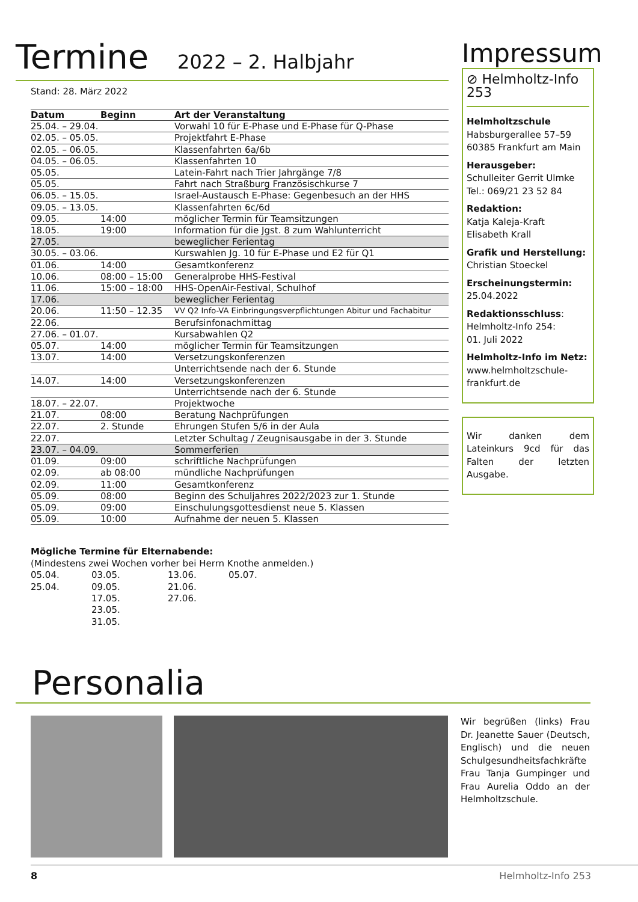Termine 2022 – 2. Halbjahr
Stand: 28. März 2022
| Datum | Beginn | Art der Veranstaltung |
| --- | --- | --- |
| 25.04. – 29.04. | | Vorwahl 10 für E-Phase und E-Phase für Q-Phase |
| 02.05. – 05.05. | | Projektfahrt E-Phase |
| 02.05. – 06.05. | | Klassenfahrten 6a/6b |
| 04.05. – 06.05. | | Klassenfahrten 10 |
| 05.05. | | Latein-Fahrt nach Trier Jahrgänge 7/8 |
| 05.05. | | Fahrt nach Straßburg Französischkurse 7 |
| 06.05. – 15.05. | | Israel-Austausch E-Phase: Gegenbesuch an der HHS |
| 09.05. – 13.05. | | Klassenfahrten 6c/6d |
| 09.05. | 14:00 | möglicher Termin für Teamsitzungen |
| 18.05. | 19:00 | Information für die Jgst. 8 zum Wahlunterricht |
| 27.05. | | beweglicher Ferientag |
| 30.05. – 03.06. | | Kurswahlen Jg. 10 für E-Phase und E2 für Q1 |
| 01.06. | 14:00 | Gesamtkonferenz |
| 10.06. | 08:00 – 15:00 | Generalprobe HHS-Festival |
| 11.06. | 15:00 – 18:00 | HHS-OpenAir-Festival, Schulhof |
| 17.06. | | beweglicher Ferientag |
| 20.06. | 11:50 – 12.35 | VV Q2 Info-VA Einbringungsverpflichtungen Abitur und Fachabitur |
| 22.06. | | Berufsinfonachmittag |
| 27.06. – 01.07. | | Kursabwahlen Q2 |
| 05.07. | 14:00 | möglicher Termin für Teamsitzungen |
| 13.07. | 14:00 | Versetzungskonferenzen |
| | | Unterrichtsende nach der 6. Stunde |
| 14.07. | 14:00 | Versetzungskonferenzen |
| | | Unterrichtsende nach der 6. Stunde |
| 18.07. – 22.07. | | Projektwoche |
| 21.07. | 08:00 | Beratung Nachprüfungen |
| 22.07. | 2. Stunde | Ehrungen Stufen 5/6 in der Aula |
| 22.07. | | Letzter Schultag / Zeugnisausgabe in der 3. Stunde |
| 23.07. – 04.09. | | Sommerferien |
| 01.09. | 09:00 | schriftliche Nachprüfungen |
| 02.09. | ab 08:00 | mündliche Nachprüfungen |
| 02.09. | 11:00 | Gesamtkonferenz |
| 05.09. | 08:00 | Beginn des Schuljahres 2022/2023 zur 1. Stunde |
| 05.09. | 09:00 | Einschulungsgottesdienst neue 5. Klassen |
| 05.09. | 10:00 | Aufnahme der neuen 5. Klassen |
Mögliche Termine für Elternabende:
(Mindestens zwei Wochen vorher bei Herrn Knothe anmelden.)
05.04. 03.05. 13.06. 05.07.
25.04. 09.05. 21.06.
17.05. 27.06.
23.05.
31.05.
Impressum
⊘ Helmholtz-Info 253
Helmholtzschule
Habsburgerallee 57–59
60385 Frankfurt am Main
Herausgeber:
Schulleiter Gerrit Ulmke
Tel.: 069/21 23 52 84
Redaktion:
Katja Kaleja-Kraft
Elisabeth Krall
Grafik und Herstellung:
Christian Stoeckel
Erscheinungstermin:
25.04.2022
Redaktionsschluss:
Helmholtz-Info 254:
01. Juli 2022
Helmholtz-Info im Netz:
www.helmholtzschule-
frankfurt.de
Wir danken dem Lateinkurs 9cd für das Falten der letzten Ausgabe.
Personalia
Wir begrüßen (links) Frau Dr. Jeanette Sauer (Deutsch, Englisch) und die neuen Schulgesundheitsfachkräfte Frau Tanja Gumpinger und Frau Aurelia Oddo an der Helmholtzschule.
8 Helmholtz-Info 253